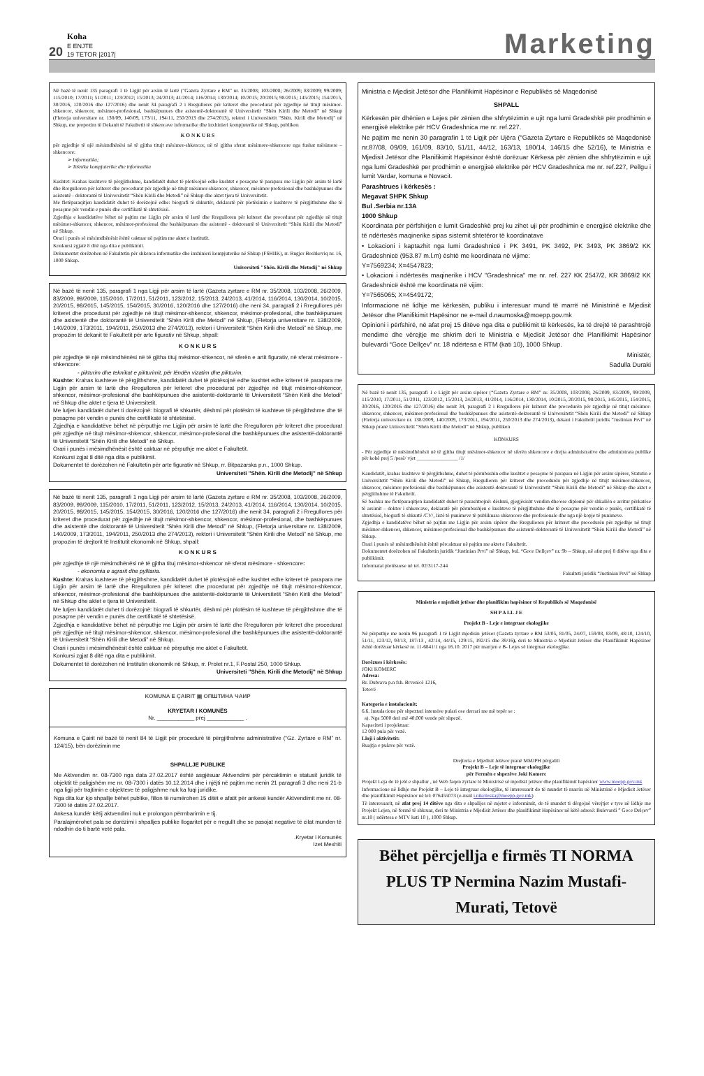20
Koha
E ENJTE
19 TETOR |2017|
Marketing
Në bazë të nenit 135 paragrafi 1 të Ligjit për arsim të lartë ("Gazeta Zyrtare e RM" nr. 35/2008; 103/2008; 26/2009; 83/2009; 99/2009; 115/2010; 17/2011; 51/2011; 123/2012; 15/2013; 24/2013; 41/2014; 116/2014; 130/2014; 10/2015; 20/2015; 98/2015; 145/2015; 154/2015, 30/2016, 120/2016 dhe 127/2016) dhe nenit 34 paragrafi 2 i Rregullores për kriteret dhe procedurat për zgjedhje në titujt mësimor-shkencor, shkencor, mësimor-profesional, bashkëpunues dhe asistentë-doktorantë të Universitetit “Shën Kirili dhe Metodi” në Shkup (Fletorja universitare nr. 138/09, 140/09, 173/11, 194/11, 250/2013 dhe 274/2013), rektori i Universitetit "Shën. Kirili dhe Metodij" në Shkup, me propozim të Dekanit të Fakultetit të shkencave informatike dhe inxhinieri kompjuterike në Shkup, publikon
K O N K U R S
për zgjedhje të një mësimdhënësi në të gjitha titujt mësimor-shkencor, në të gjitha sferat mësimore-shkencore nga fushat mësimore – shkencore:
➢ Informatika;
➢ Teknika kompjuterike dhe informatika
Kushtet: Krahas kushteve të përgjithshme, kandidatët duhet të plotësojnë edhe kushtet e posaçme të parapara me Ligjin për arsim të lartë dhe Rregulloren për kriteret dhe procedurat për zgjedhje në titujt mësimor-shkencor, shkencor, mësimor-profesional dhe bashkëpunues dhe asistentë - doktorantë të Universitetit “Shën Kirili dhe Metodi” në Shkup dhe aktet tjera të Universitetit.
Me fletëparaqitjen kandidatët duhet të dorëzojnë edhe: biografi të shkurtër, deklaratë për plotësimin e kushteve të përgjithshme dhe të posaçme për vendin e punës dhe certifikatë të shtetësisë.
Zgjedhja e kandidatëve bëhet në pajtim me Ligjin për arsim të lartë dhe Rregulloren për kriteret dhe procedurat për zgjedhje në titujt mësimor-shkencor, shkencor, mësimor-profesional dhe bashkëpunues dhe asistentë - doktorantë të Universitetit “Shën Kirili dhe Metodi” në Shkup.
Orari i punës së mësimdhënësit është caktuar në pajtim me aktet e Institutit.
Konkursi zgjatë 8 ditë nga dita e publikimit.
Dokumentet dorëzohen në Fakultetin për shkenca informatike dhe inxhinieri kompjuterike në Shkup (FSHIIK), rr. Rugjer Boshkoviq nr. 16, 1000 Shkup.
Universiteti "Shën. Kirili dhe Metodij" në Shkup
Në bazë të nenit 135, paragrafi 1 nga Ligji për arsim të lartë (Gazeta zyrtare e RM nr. 35/2008, 103/2008, 26/2009, 83/2009, 99/2009, 115/2010, 17/2011, 51/2011, 123/2012, 15/2013, 24/2013, 41/2014, 116/2014, 130/2014, 10/2015, 20/2015, 98/2015, 145/2015, 154/2015, 30/2016, 120/2016 dhe 127/2016) dhe neni 34, paragrafi 2 i Rregullores për kriteret dhe procedurat për zgjedhje në titujt mësimor-shkencor, shkencor, mësimor-profesional, dhe bashkëpunues dhe asistentë dhe doktorantë të Universitetit “Shën Kirili dhe Metodi” në Shkup, (Fletorja universitare nr. 138/2009, 140/2009, 173/2011, 194/2011, 250/2013 dhe 274/2013), rektori i Universitetit “Shën Kirili dhe Metodi” në Shkup, me propozim të dekanit të Fakultetit për arte figurativ në Shkup, shpall:
K O N K U R S
për zgjedhje të një mësimdhënësi në të gjitha tituj mësimor-shkencor, në sferën e artit figurativ, në sferat mësimore - shkencore:
- pikturim dhe teknikat e pikturimit, për lëndën vizatim dhe pikturim.
Kushte: Krahas kushteve të përgjithshme, kandidatët duhet të plotësojnë edhe kushtet edhe kriteret të parapara me Ligjin për arsim të lartë dhe Rregulloren për kriteret dhe procedurat për zgjedhje në titujt mësimor-shkencor, shkencor, mësimor-profesional dhe bashkëpunues dhe asistentë-doktorantë të Universitetit “Shën Kirili dhe Metodi” në Shkup dhe aktet e tjera të Universitetit.
Me lutjen kandidatët duhet ti dorëzojnë: biografi të shkurtër, dëshmi për plotësim të kushteve të përgjithshme dhe të posaçme për vendin e punës dhe certifikatë të shtetësisë.
Zgjedhja e kandidatëve bëhet në përputhje me Ligjin për arsim të lartë dhe Rregulloren për kriteret dhe procedurat për zgjedhje në titujt mësimor-shkencor, shkencor, mësimor-profesional dhe bashkëpunues dhe asistentë-doktorantë të Universitetit “Shën Kirili dhe Metodi” në Shkup.
Orari i punës i mësimdhënësit është caktuar në përputhje me aktet e Fakultetit.
Konkursi zgjat 8 ditë nga dita e publikimit.
Dokumentet të dorëzohen në Fakultetin për arte figurativ në Shkup, rr. Bitpazarska p.n., 1000 Shkup.
Universiteti "Shën. Kirili dhe Metodij" në Shkup
Në bazë të nenit 135, paragrafi 1 nga Ligji për arsim të lartë (Gazeta zyrtare e RM nr. 35/2008, 103/2008, 26/2009, 83/2009, 99/2009, 115/2010, 17/2011, 51/2011, 123/2012, 15/2013, 24/2013, 41/2014, 116/2014, 130/2014, 10/2015, 20/2015, 98/2015, 145/2015, 154/2015, 30/2016, 120/2016 dhe 127/2016) dhe nenit 34, paragrafi 2 i Rregullores për kriteret dhe procedurat për zgjedhje në titujt mësimor-shkencor, shkencor, mësimor-profesional, dhe bashkëpunues dhe asistentë dhe doktorantë të Universitetit “Shën Kirili dhe Metodi” në Shkup, (Fletorja universitare nr. 138/2009, 140/2009, 173/2011, 194/2011, 250/2013 dhe 274/2013), rektori i Universitetit “Shën Kirili dhe Metodi” në Shkup, me propozim të drejtorit të Institutit ekonomik në Shkup, shpall:
K O N K U R S
për zgjedhje të një mësimdhënësi në të gjitha tituj mësimor-shkencor në sferat mësimore - shkencore:
- ekonomia e agrarit dhe pylltaria.
Kushte: Krahas kushteve të përgjithshme, kandidatët duhet të plotësojnë edhe kushtet edhe kriteret të parapara me Ligjin për arsim të lartë dhe Rregulloren për kriteret dhe procedurat për zgjedhje në titujt mësimor-shkencor, shkencor, mësimor-profesional dhe bashkëpunues dhe asistentë-doktorantë të Universitetit “Shën Kirili dhe Metodi” në Shkup dhe aktet e tjera të Universitetit.
Me lutjen kandidatët duhet ti dorëzojnë: biografi të shkurtër, dëshmi për plotësim të kushteve të përgjithshme dhe të posaçme për vendin e punës dhe certifikatë të shtetësisë.
Zgjedhja e kandidatëve bëhet në përputhje me Ligjin për arsim të lartë dhe Rregulloren për kriteret dhe procedurat për zgjedhje në titujt mësimor-shkencor, shkencor, mësimor-profesional dhe bashkëpunues dhe asistentë-doktorantë të Universitetit “Shën Kirili dhe Metodi” në Shkup.
Orari i punës i mësimdhënësit është caktuar në përputhje me aktet e Fakultetit.
Konkursi zgjat 8 ditë nga dita e publikimit.
Dokumentet të dorëzohen në Institutin ekonomik në Shkup, rr. Prolet nr.1, F.Postal 250, 1000 Shkup.
Universiteti "Shën. Kirili dhe Metodij" në Shkup
KOMUNA E ÇAIRIT ▣ ОПШТИНА ЧАИР
KRYETAR I KOMUNËS
Nr. ____________ prej ____________ .
Komuna e Çairit në bazë të nenit 84 të Ligjit për procedurë të përgjithshme administrative (“Gz. Zyrtare e RM” nr. 124/15), bën dorëzimin me
SHPALLJE PUBLIKE
Me Aktvendim nr. 08-7300 nga data 27.02.2017 është asgjësuar Aktvendimi për përcaktimin e statusit juridik të objektit të paligjshëm me nr. 08-7300 i datës 10.12.2014 dhe i njëjti në pajtim me nenin 21 paragrafi 3 dhe neni 21-b nga ligji për trajtimin e objekteve të paligjshme nuk ka fuqi juridike.
Nga dita kur kjo shpallje bëhet publike, fillon të numërohen 15 ditët e afatit për ankesë kundër Aktvendimit me nr. 08-7300 të datës 27.02.2017.
Ankesa kundër këtij aktvendimi nuk e prolongon përmbarimin e tij.
Paralajmërohet pala se dorëzimi i shpalljes publike llogaritet për e rregullt dhe se pasojat negative të cilat munden të ndodhin do ti bartë vetë pala.
.Kryetar i Komunës
Izet Mexhiti
Ministria e Mjedisit Jetësor dhe Planifikimit Hapësinor e Republikës së Maqedonisë
SHPALL
Kërkesën për dhënien e Lejes për zënien dhe shfrytëzimin e ujit nga lumi Gradeshkë për prodhimin e energjisë elektrike për HCV Gradeshnica me nr. ref.227.
Ne pajtim me nenin 30 paragrafin 1 të Ligjit për Ujëra ("Gazeta Zyrtare e Republikës së Maqedonisë nr.87/08, 09/09, 161/09, 83/10, 51/11, 44/12, 163/13, 180/14, 146/15 dhe 52/16), te Ministria e Mjedisit Jetësor dhe Planifikimit Hapësinor është dorëzuar Kërkesa për zënien dhe shfrytëzimin e ujit nga lumi Gradeshkë per prodhimin e energjisë elektrike për HCV Gradeshnica me nr. ref.227, Pellgu i lumit Vardar, komuna e Novacit.
Parashtrues i kërkesës :
Megavat SHPK Shkup
Bul .Serbia nr.13A
1000 Shkup
Koordinata për përfshirjen e lumit Gradeshkë prej ku zihet uji për prodhimin e energjisë elektrike dhe të ndërtesës maqinerike sipas sistemit shtetëror të koordinatave
• Lokacioni i kaptazhit nga lumi Gradeshnicë i PK 3491, PK 3492, PK 3493, PK 3869/2 KK Gradeshnicë (953.87 m.l.m) është me koordinata në vijime:
Y=7569234; X=4547823;
• Lokacioni i ndërtesës maqinerike i HCV "Gradeshnica" me nr. ref. 227 KK 2547/2, KR 3869/2 KK Gradeshnicë është me koordinata në vijim:
Y=7565065; X=4549172;
Informacione në lidhje me kërkesën, publiku i interesuar mund të marrë në Ministrinë e Mjedisit Jetësor dhe Planifikimit Hapësinor ne e-mail d.naumoska@moepp.gov.mk
Opinioni i përfshirë, në afat prej 15 ditëve nga dita e publikimit të kërkesës, ka të drejtë të parashtrojë mendime dhe vërejtje me shkrim deri te Ministria e Mjedisit Jetësor dhe Planifikimit Hapësinor bulevardi “Goce Dellçev” nr. 18 ndërtesa e RTM (kati 10), 1000 Shkup.
Ministër,
Sadulla Duraki
Në bazë të nenit 135, paragrafi 1 e Ligjit për arsim sipëror (“Gazeta Zyrtare e RM” nr. 35/2008, 103/2008, 26/2009, 83/2009, 99/2009, 115/2010, 17/2011, 51/2011, 123/2012, 15/2013, 24/2013, 41/2014, 116/2014, 130/2014, 10/2015, 20/2015, 98/2015, 145/2015, 154/2015, 30/2016, 120/2016 dhe 127/2016) dhe nenit 34, paragrafi 2 i Rregullores për kriteret dhe procedurën për zgjedhje në titujt mësimor-shkencor, shkencor, mësimor-profesional dhe bashkëpunues dhe asistentë-doktorantë të Universitetit “Shën Kirili dhe Metodi” në Shkup (Fletorja universitare nr. 138/2009, 140/2009, 173/2011, 194/2011, 250/2013 dhe 274/2013), dekani i Fakultetit juridik “Justinian Prvi” në Shkup pranë Universitetit “Shën Kirili dhe Metodi” në Shkup, publikon
KONKURS
- Për zgjedhje të mësimdhënësit në të gjitha titujt mësimor-shkencor në sferën shkencore e drejta administrative dhe administrata publike për kohë prej 5 /pesë/ vjet ________________ /1/
Kandidatët, krahas kushteve të përgjithshme, duhet të përmbushin edhe kushtet e posaçme të parapara në Ligjin për arsim sipëror, Statutin e Universitetit “Shën Kirili dhe Metodi” në Shkup, Rregulloren për kriteret dhe procedurën për zgjedhje në titujt mësimor-shkencor, shkencor, mësimor-profesional dhe bashkëpunues dhe asistentë-doktorantë të Universitetit “Shën Kirili dhe Metodi” në Shkup dhe aktet e përgjithshme të Fakultetit.
Së bashku me fletëparaqitjen kandidatët duhet të parashtrojnë: dëshmi, gjegjësisht vendim dhe/ose diplomë për shkallën e arritur përkatëse të arsimit – doktor i shkencave, deklaratë për përmbushjen e kushteve të përgjithshme dhe të posaçme për vendin e punës, certifikatë të shtetësisë, biografi të shkurtë /CV/, listë të punimeve të publikuara shkencore dhe profesionale dhe nga një kopje të punimeve.
Zgjedhja e kandidatëve bëhet në pajtim me Ligjin për arsim sipëror dhe Rregulloren për kriteret dhe procedurën për zgjedhje në titujt mësimor-shkencor, shkencor, mësimor-profesional dhe bashkëpunues dhe asistentë-doktorantë të Universitetit “Shën Kirili dhe Metodi” në Shkup.
Orari i punës së mësimdhënësit është përcaktuar në pajtim me aktet e Fakultetit.
Dokumentet dorëzohen në Fakultetin juridik “Justinian Prvi” në Shkup, bul. “Goce Dellçev” nr. 9b – Shkup, në afat prej 8 ditëve nga dita e publikimit.
Informatat plotësuese në tel. 02/3117-244
Fakulteti juridik “Justinian Prvi” në Shkup
Ministria e mjedisit jetësor dhe planifikim hapësinor të Republikës së Maqedonisë
SH P A LL J E
Projekt B - Leje e integruar ekologjike
Në përputhje me nenin 96 paragrafi 1 të Ligjit mjedisin jetësor (Gazeta zyrtare e RM 53/05, 81/05, 24/07, 159/08, 83/09, 48/10, 124/10, 51/11, 123/12, 93/13, 187/13 , 42/14, 44/15, 129/15, 192/15 dhe 39/16), deri te Ministria e Mjedisit Jetësor dhe Planifikimit Hapësinor është dorëzuar kërkesë nr. 11-6841/1 nga 16.10. 2017 për marrjen e B- Lejes së integruar ekologjike.
Dorëzues i kërkesës:
JOKI KOMERC
Adresa:
Rr. Dubrava p.n fsh. Brvenicë 1216,
Tetovë
Kategoria e instalacionit:
6.6. Instalacione për shpeztari intensive pulari ose derrari me më tepër se :
a). Nga 5000 deri më 40.000 vende për shpezë.
Kapaciteti i projektuar:
12 000 pula për vezë.
Lloji i aktivitetit:
Ruajtja e pulave për vezë.
Drejtoria e Mjedisit Jetësor pranë MMJPH përgatiti
Projekt B – Leje të integruar ekologjike
për Fermën e shpezëve Joki Komerc
Projekt Leja do të jetë e shpallur , në Web faqen zyrtare të Ministrisë së mjedisit jetësor dhe planifikimit hapësinor www.moepp.gov.mk
Informacione në lidhje me Projekt B – Leje të integruar ekologjike, të interesuarit do të mundet të marrin në Ministrinë e Mjedisit Jetësor dhe planifikimit Hapësinor në tel: 076455073 (e-mail i.nikoloska@moepp.gov.mk)
Të interesuarit, në afat prej 14 ditëve nga dita e shpalljes në mjetet e informimit, do të mundet ti dërgojnë vërejtjet e tyre në lidhje me Projekt Lejen, në formë të shkruar, deri te Ministria e Mjedisit Jetësor dhe planifikimit Hapësinor në këtë adresë: Bulevardi ” Goce Delçev” nr.18 ( ndërtesa e MTV kati 10 ), 1000 Shkup.
Bëhet përcjellja e firmës TI NORMA PLUS TP Nermina Nazim Mustafi-Murati, Tetovë